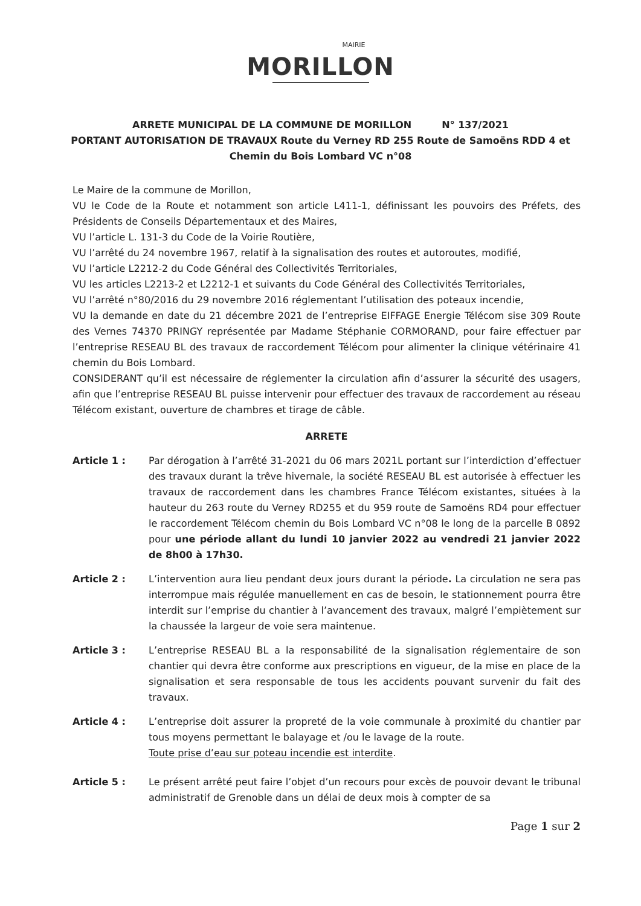MAIRIE
MORILLON
ARRETE MUNICIPAL DE LA COMMUNE DE MORILLON N° 137/2021
PORTANT AUTORISATION DE TRAVAUX Route du Verney RD 255 Route de Samoëns RDD 4 et
Chemin du Bois Lombard VC n°08
Le Maire de la commune de Morillon,
VU le Code de la Route et notamment son article L411-1, définissant les pouvoirs des Préfets, des Présidents de Conseils Départementaux et des Maires,
VU l’article L. 131-3 du Code de la Voirie Routière,
VU l’arrêté du 24 novembre 1967, relatif à la signalisation des routes et autoroutes, modifié,
VU l’article L2212-2 du Code Général des Collectivités Territoriales,
VU les articles L2213-2 et L2212-1 et suivants du Code Général des Collectivités Territoriales,
VU l’arrêté n°80/2016 du 29 novembre 2016 réglementant l’utilisation des poteaux incendie,
VU la demande en date du 21 décembre 2021 de l’entreprise EIFFAGE Energie Télécom sise 309 Route des Vernes 74370 PRINGY représentée par Madame Stéphanie CORMORAND, pour faire effectuer par l’entreprise RESEAU BL des travaux de raccordement Télécom pour alimenter la clinique vétérinaire 41 chemin du Bois Lombard.
CONSIDERANT qu’il est nécessaire de réglementer la circulation afin d’assurer la sécurité des usagers, afin que l’entreprise RESEAU BL puisse intervenir pour effectuer des travaux de raccordement au réseau Télécom existant, ouverture de chambres et tirage de câble.
ARRETE
Article 1 : Par dérogation à l’arrêté 31-2021 du 06 mars 2021L portant sur l’interdiction d’effectuer des travaux durant la trêve hivernale, la société RESEAU BL est autorisée à effectuer les travaux de raccordement dans les chambres France Télécom existantes, situées à la hauteur du 263 route du Verney RD255 et du 959 route de Samoëns RD4 pour effectuer le raccordement Télécom chemin du Bois Lombard VC n°08 le long de la parcelle B 0892 pour une période allant du lundi 10 janvier 2022 au vendredi 21 janvier 2022 de 8h00 à 17h30.
Article 2 : L’intervention aura lieu pendant deux jours durant la période. La circulation ne sera pas interrompue mais régulée manuellement en cas de besoin, le stationnement pourra être interdit sur l’emprise du chantier à l’avancement des travaux, malgré l’empiètement sur la chaussée la largeur de voie sera maintenue.
Article 3 : L’entreprise RESEAU BL a la responsabilité de la signalisation réglementaire de son chantier qui devra être conforme aux prescriptions en vigueur, de la mise en place de la signalisation et sera responsable de tous les accidents pouvant survenir du fait des travaux.
Article 4 : L’entreprise doit assurer la propreté de la voie communale à proximité du chantier par tous moyens permettant le balayage et /ou le lavage de la route.
Toute prise d’eau sur poteau incendie est interdite.
Article 5 : Le présent arrêté peut faire l’objet d’un recours pour excès de pouvoir devant le tribunal administratif de Grenoble dans un délai de deux mois à compter de sa
Page 1 sur 2